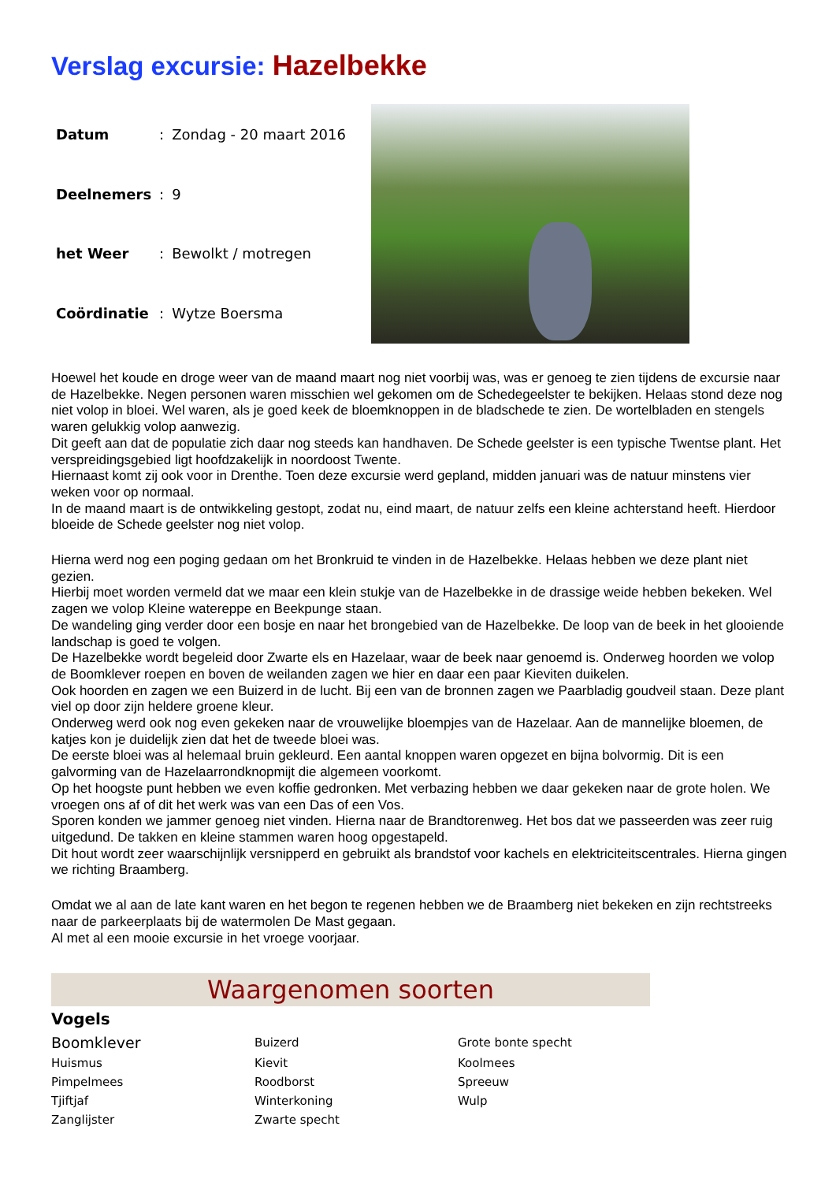Verslag excursie: Hazelbekke
| Datum | : | Zondag - 20 maart 2016 |
| Deelnemers | : | 9 |
| het Weer | : | Bewolkt / motregen |
| Coördinatie | : | Wytze Boersma |
Hoewel het koude en droge weer van de maand maart nog niet voorbij was, was er genoeg te zien tijdens de excursie naar de Hazelbekke. Negen personen waren misschien wel gekomen om de Schedegeelster te bekijken. Helaas stond deze nog niet volop in bloei. Wel waren, als je goed keek de bloemknoppen in de bladschede te zien. De wortelbladen en stengels waren gelukkig volop aanwezig.
Dit geeft aan dat de populatie zich daar nog steeds kan handhaven. De Schede geelster is een typische Twentse plant. Het verspreidingsgebied ligt hoofdzakelijk in noordoost Twente.
Hiernaast komt zij ook voor in Drenthe. Toen deze excursie werd gepland, midden januari was de natuur minstens vier weken voor op normaal.
In de maand maart is de ontwikkeling gestopt, zodat nu, eind maart, de natuur zelfs een kleine achterstand heeft. Hierdoor bloeide de Schede geelster nog niet volop.
Hierna werd nog een poging gedaan om het Bronkruid te vinden in de Hazelbekke. Helaas hebben we deze plant niet gezien.
Hierbij moet worden vermeld dat we maar een klein stukje van de Hazelbekke in de drassige weide hebben bekeken. Wel zagen we volop Kleine watereppe en Beekpunge staan.
De wandeling ging verder door een bosje en naar het brongebied van de Hazelbekke. De loop van de beek in het glooiende landschap is goed te volgen.
De Hazelbekke wordt begeleid door Zwarte els en Hazelaar, waar de beek naar genoemd is. Onderweg hoorden we volop de Boomklever roepen en boven de weilanden zagen we hier en daar een paar Kieviten duikelen.
Ook hoorden en zagen we een Buizerd in de lucht. Bij een van de bronnen zagen we Paarbladig goudveil staan. Deze plant viel op door zijn heldere groene kleur.
Onderweg werd ook nog even gekeken naar de vrouwelijke bloempjes van de Hazelaar. Aan de mannelijke bloemen, de katjes kon je duidelijk zien dat het de tweede bloei was.
De eerste bloei was al helemaal bruin gekleurd. Een aantal knoppen waren opgezet en bijna bolvormig. Dit is een galvorming van de Hazelaarrondknopmijt die algemeen voorkomt.
Op het hoogste punt hebben we even koffie gedronken. Met verbazing hebben we daar gekeken naar de grote holen. We vroegen ons af of dit het werk was van een Das of een Vos.
Sporen konden we jammer genoeg niet vinden. Hierna naar de Brandtorenweg. Het bos dat we passeerden was zeer ruig uitgedund. De takken en kleine stammen waren hoog opgestapeld.
Dit hout wordt zeer waarschijnlijk versnipperd en gebruikt als brandstof voor kachels en elektriciteitscentrales. Hierna gingen we richting Braamberg.
Omdat we al aan de late kant waren en het begon te regenen hebben we de Braamberg niet bekeken en zijn rechtstreeks naar de parkeerplaats bij de watermolen De Mast gegaan.
Al met al een mooie excursie in het vroege voorjaar.
Waargenomen soorten
Vogels
| Boomklever | Buizerd | Grote bonte specht |
| Huismus | Kievit | Koolmees |
| Pimpelmees | Roodborst | Spreeuw |
| Tjiftjaf | Winterkoning | Wulp |
| Zanglijster | Zwarte specht | |